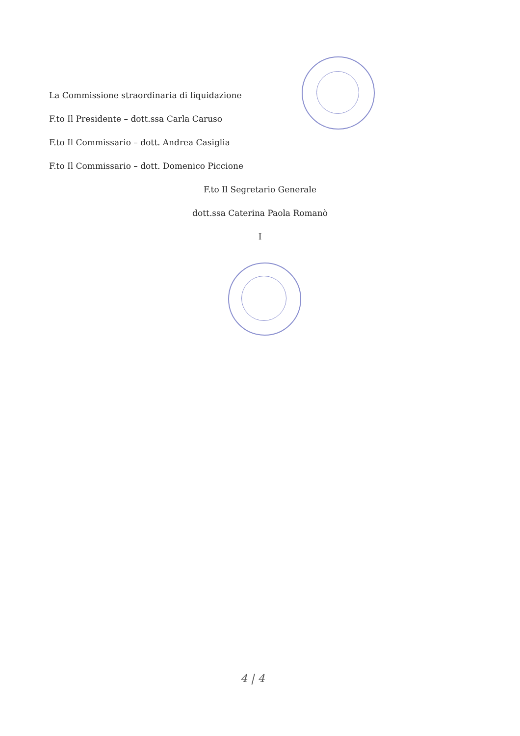La Commissione straordinaria di liquidazione
F.to Il Presidente – dott.ssa Carla Caruso
F.to Il Commissario – dott. Andrea Casiglia
F.to Il Commissario – dott. Domenico Piccione
F.to Il Segretario Generale
dott.ssa Caterina Paola Romanò
I
4 | 4